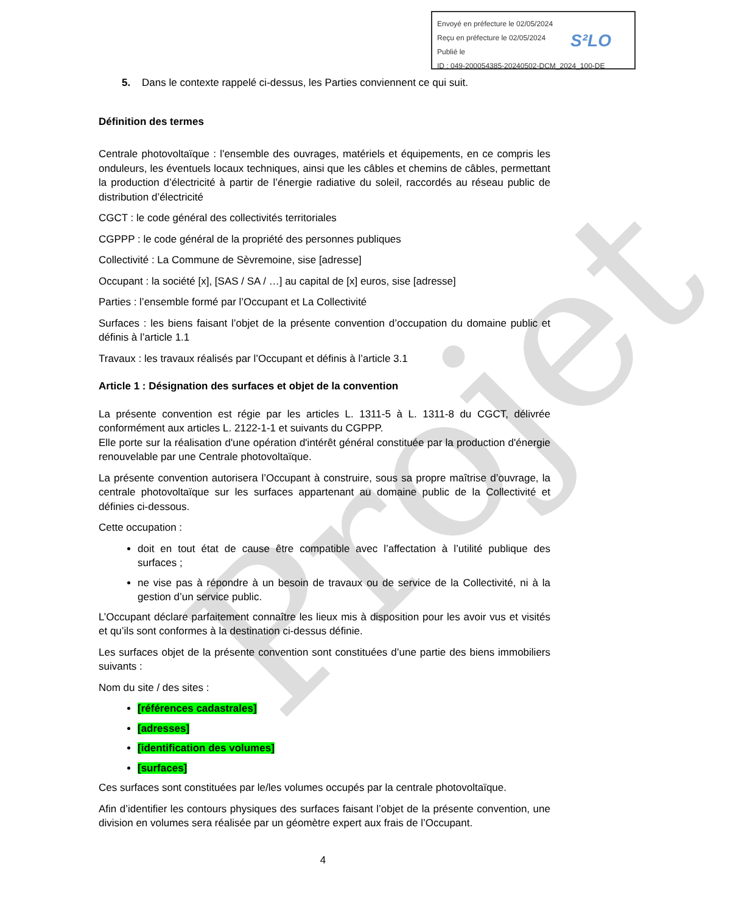Projet
Envoyé en préfecture le 02/05/2024
Reçu en préfecture le 02/05/2024
Publié le
ID : 049-200054385-20240502-DCM_2024_100-DE
S²LO
5. Dans le contexte rappelé ci-dessus, les Parties conviennent ce qui suit.
Définition des termes
Centrale photovoltaïque : l'ensemble des ouvrages, matériels et équipements, en ce compris les onduleurs, les éventuels locaux techniques, ainsi que les câbles et chemins de câbles, permettant la production d’électricité à partir de l’énergie radiative du soleil, raccordés au réseau public de distribution d’électricité
CGCT : le code général des collectivités territoriales
CGPPP : le code général de la propriété des personnes publiques
Collectivité : La Commune de Sèvremoine, sise [adresse]
Occupant : la société [x], [SAS / SA / …] au capital de [x] euros, sise [adresse]
Parties : l’ensemble formé par l’Occupant et La Collectivité
Surfaces : les biens faisant l’objet de la présente convention d’occupation du domaine public et définis à l’article 1.1
Travaux : les travaux réalisés par l’Occupant et définis à l’article 3.1
Article 1 : Désignation des surfaces et objet de la convention
La présente convention est régie par les articles L. 1311-5 à L. 1311-8 du CGCT, délivrée conformément aux articles L. 2122-1-1 et suivants du CGPPP.
Elle porte sur la réalisation d'une opération d'intérêt général constituée par la production d'énergie renouvelable par une Centrale photovoltaïque.
La présente convention autorisera l’Occupant à construire, sous sa propre maîtrise d’ouvrage, la centrale photovoltaïque sur les surfaces appartenant au domaine public de la Collectivité et définies ci-dessous.
Cette occupation :
doit en tout état de cause être compatible avec l’affectation à l’utilité publique des surfaces ;
ne vise pas à répondre à un besoin de travaux ou de service de la Collectivité, ni à la gestion d’un service public.
L’Occupant déclare parfaitement connaître les lieux mis à disposition pour les avoir vus et visités et qu’ils sont conformes à la destination ci-dessus définie.
Les surfaces objet de la présente convention sont constituées d’une partie des biens immobiliers suivants :
Nom du site / des sites :
[références cadastrales]
[adresses]
[identification des volumes]
[surfaces]
Ces surfaces sont constituées par le/les volumes occupés par la centrale photovoltaïque.
Afin d’identifier les contours physiques des surfaces faisant l’objet de la présente convention, une division en volumes sera réalisée par un géomètre expert aux frais de l’Occupant.
4